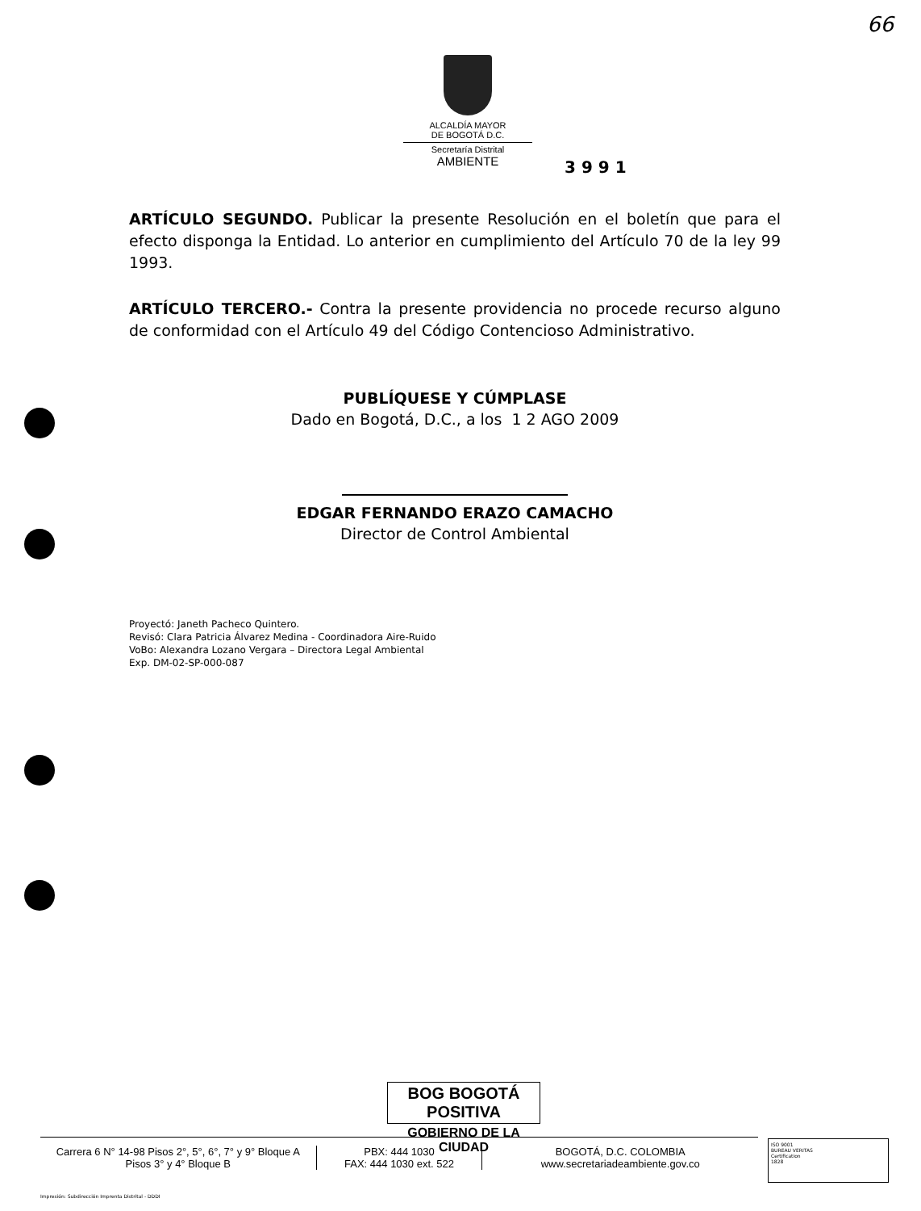66
ALCALDÍA MAYOR
DE BOGOTÁ D.C.
Secretaría Distrital
AMBIENTE
3 9 9 1
ARTÍCULO SEGUNDO. Publicar la presente Resolución en el boletín que para el efecto disponga la Entidad. Lo anterior en cumplimiento del Artículo 70 de la ley 99 1993.
ARTÍCULO TERCERO.- Contra la presente providencia no procede recurso alguno de conformidad con el Artículo 49 del Código Contencioso Administrativo.
PUBLÍQUESE Y CÚMPLASE
Dado en Bogotá, D.C., a los 1 2 AGO 2009
EDGAR FERNANDO ERAZO CAMACHO
Director de Control Ambiental
Proyectó: Janeth Pacheco Quintero.
Revisó: Clara Patricia Álvarez Medina - Coordinadora Aire-Ruido
VoBo: Alexandra Lozano Vergara – Directora Legal Ambiental
Exp. DM-02-SP-000-087
BOG BOGOTÁ POSITIVA
GOBIERNO DE LA CIUDAD
Carrera 6 N° 14-98 Pisos 2°, 5°, 6°, 7° y 9° Bloque A
Pisos 3° y 4° Bloque B
PBX: 444 1030
FAX: 444 1030 ext. 522
BOGOTÁ, D.C. COLOMBIA
www.secretariadeambiente.gov.co
ISO 9001
BUREAU VERITAS
Certification
1828
Impresión: Subdirección Imprenta Distrital - DDDI